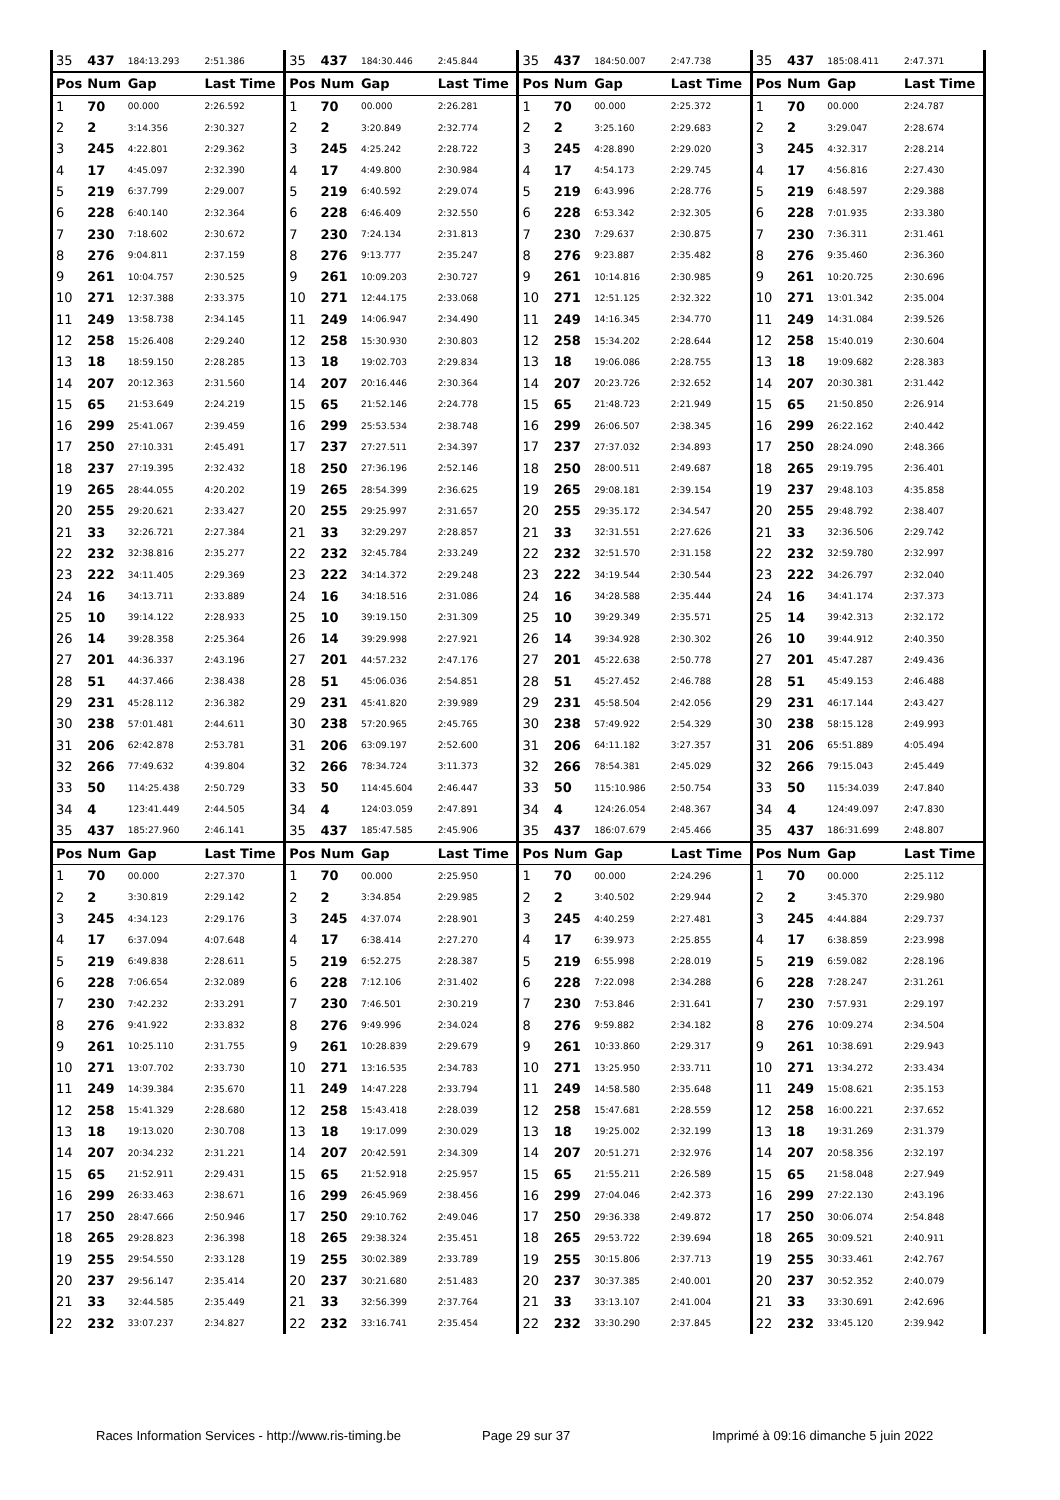| 35 | 437 | 184:13.293 | 2:51.386 | 35 | 437 | 184:30.446 | 2:45.844 | 35 | 437 | 184:50.007 | 2:47.738 | 35 | 437 | 185:08.411 | 2:47.371 |
| Pos | Num | Gap | Last Time | Pos | Num | Gap | Last Time | Pos | Num | Gap | Last Time | Pos | Num | Gap | Last Time |
| 1 | 70 | 00.000 | 2:26.592 | 1 | 70 | 00.000 | 2:26.281 | 1 | 70 | 00.000 | 2:25.372 | 1 | 70 | 00.000 | 2:24.787 |
| 2 | 2 | 3:14.356 | 2:30.327 | 2 | 2 | 3:20.849 | 2:32.774 | 2 | 2 | 3:25.160 | 2:29.683 | 2 | 2 | 3:29.047 | 2:28.674 |
| 3 | 245 | 4:22.801 | 2:29.362 | 3 | 245 | 4:25.242 | 2:28.722 | 3 | 245 | 4:28.890 | 2:29.020 | 3 | 245 | 4:32.317 | 2:28.214 |
| 4 | 17 | 4:45.097 | 2:32.390 | 4 | 17 | 4:49.800 | 2:30.984 | 4 | 17 | 4:54.173 | 2:29.745 | 4 | 17 | 4:56.816 | 2:27.430 |
| 5 | 219 | 6:37.799 | 2:29.007 | 5 | 219 | 6:40.592 | 2:29.074 | 5 | 219 | 6:43.996 | 2:28.776 | 5 | 219 | 6:48.597 | 2:29.388 |
| 6 | 228 | 6:40.140 | 2:32.364 | 6 | 228 | 6:46.409 | 2:32.550 | 6 | 228 | 6:53.342 | 2:32.305 | 6 | 228 | 7:01.935 | 2:33.380 |
| 7 | 230 | 7:18.602 | 2:30.672 | 7 | 230 | 7:24.134 | 2:31.813 | 7 | 230 | 7:29.637 | 2:30.875 | 7 | 230 | 7:36.311 | 2:31.461 |
| 8 | 276 | 9:04.811 | 2:37.159 | 8 | 276 | 9:13.777 | 2:35.247 | 8 | 276 | 9:23.887 | 2:35.482 | 8 | 276 | 9:35.460 | 2:36.360 |
| 9 | 261 | 10:04.757 | 2:30.525 | 9 | 261 | 10:09.203 | 2:30.727 | 9 | 261 | 10:14.816 | 2:30.985 | 9 | 261 | 10:20.725 | 2:30.696 |
| 10 | 271 | 12:37.388 | 2:33.375 | 10 | 271 | 12:44.175 | 2:33.068 | 10 | 271 | 12:51.125 | 2:32.322 | 10 | 271 | 13:01.342 | 2:35.004 |
| 11 | 249 | 13:58.738 | 2:34.145 | 11 | 249 | 14:06.947 | 2:34.490 | 11 | 249 | 14:16.345 | 2:34.770 | 11 | 249 | 14:31.084 | 2:39.526 |
| 12 | 258 | 15:26.408 | 2:29.240 | 12 | 258 | 15:30.930 | 2:30.803 | 12 | 258 | 15:34.202 | 2:28.644 | 12 | 258 | 15:40.019 | 2:30.604 |
| 13 | 18 | 18:59.150 | 2:28.285 | 13 | 18 | 19:02.703 | 2:29.834 | 13 | 18 | 19:06.086 | 2:28.755 | 13 | 18 | 19:09.682 | 2:28.383 |
| 14 | 207 | 20:12.363 | 2:31.560 | 14 | 207 | 20:16.446 | 2:30.364 | 14 | 207 | 20:23.726 | 2:32.652 | 14 | 207 | 20:30.381 | 2:31.442 |
| 15 | 65 | 21:53.649 | 2:24.219 | 15 | 65 | 21:52.146 | 2:24.778 | 15 | 65 | 21:48.723 | 2:21.949 | 15 | 65 | 21:50.850 | 2:26.914 |
| 16 | 299 | 25:41.067 | 2:39.459 | 16 | 299 | 25:53.534 | 2:38.748 | 16 | 299 | 26:06.507 | 2:38.345 | 16 | 299 | 26:22.162 | 2:40.442 |
| 17 | 250 | 27:10.331 | 2:45.491 | 17 | 237 | 27:27.511 | 2:34.397 | 17 | 237 | 27:37.032 | 2:34.893 | 17 | 250 | 28:24.090 | 2:48.366 |
| 18 | 237 | 27:19.395 | 2:32.432 | 18 | 250 | 27:36.196 | 2:52.146 | 18 | 250 | 28:00.511 | 2:49.687 | 18 | 265 | 29:19.795 | 2:36.401 |
| 19 | 265 | 28:44.055 | 4:20.202 | 19 | 265 | 28:54.399 | 2:36.625 | 19 | 265 | 29:08.181 | 2:39.154 | 19 | 237 | 29:48.103 | 4:35.858 |
| 20 | 255 | 29:20.621 | 2:33.427 | 20 | 255 | 29:25.997 | 2:31.657 | 20 | 255 | 29:35.172 | 2:34.547 | 20 | 255 | 29:48.792 | 2:38.407 |
| 21 | 33 | 32:26.721 | 2:27.384 | 21 | 33 | 32:29.297 | 2:28.857 | 21 | 33 | 32:31.551 | 2:27.626 | 21 | 33 | 32:36.506 | 2:29.742 |
| 22 | 232 | 32:38.816 | 2:35.277 | 22 | 232 | 32:45.784 | 2:33.249 | 22 | 232 | 32:51.570 | 2:31.158 | 22 | 232 | 32:59.780 | 2:32.997 |
| 23 | 222 | 34:11.405 | 2:29.369 | 23 | 222 | 34:14.372 | 2:29.248 | 23 | 222 | 34:19.544 | 2:30.544 | 23 | 222 | 34:26.797 | 2:32.040 |
| 24 | 16 | 34:13.711 | 2:33.889 | 24 | 16 | 34:18.516 | 2:31.086 | 24 | 16 | 34:28.588 | 2:35.444 | 24 | 16 | 34:41.174 | 2:37.373 |
| 25 | 10 | 39:14.122 | 2:28.933 | 25 | 10 | 39:19.150 | 2:31.309 | 25 | 10 | 39:29.349 | 2:35.571 | 25 | 14 | 39:42.313 | 2:32.172 |
| 26 | 14 | 39:28.358 | 2:25.364 | 26 | 14 | 39:29.998 | 2:27.921 | 26 | 14 | 39:34.928 | 2:30.302 | 26 | 10 | 39:44.912 | 2:40.350 |
| 27 | 201 | 44:36.337 | 2:43.196 | 27 | 201 | 44:57.232 | 2:47.176 | 27 | 201 | 45:22.638 | 2:50.778 | 27 | 201 | 45:47.287 | 2:49.436 |
| 28 | 51 | 44:37.466 | 2:38.438 | 28 | 51 | 45:06.036 | 2:54.851 | 28 | 51 | 45:27.452 | 2:46.788 | 28 | 51 | 45:49.153 | 2:46.488 |
| 29 | 231 | 45:28.112 | 2:36.382 | 29 | 231 | 45:41.820 | 2:39.989 | 29 | 231 | 45:58.504 | 2:42.056 | 29 | 231 | 46:17.144 | 2:43.427 |
| 30 | 238 | 57:01.481 | 2:44.611 | 30 | 238 | 57:20.965 | 2:45.765 | 30 | 238 | 57:49.922 | 2:54.329 | 30 | 238 | 58:15.128 | 2:49.993 |
| 31 | 206 | 62:42.878 | 2:53.781 | 31 | 206 | 63:09.197 | 2:52.600 | 31 | 206 | 64:11.182 | 3:27.357 | 31 | 206 | 65:51.889 | 4:05.494 |
| 32 | 266 | 77:49.632 | 4:39.804 | 32 | 266 | 78:34.724 | 3:11.373 | 32 | 266 | 78:54.381 | 2:45.029 | 32 | 266 | 79:15.043 | 2:45.449 |
| 33 | 50 | 114:25.438 | 2:50.729 | 33 | 50 | 114:45.604 | 2:46.447 | 33 | 50 | 115:10.986 | 2:50.754 | 33 | 50 | 115:34.039 | 2:47.840 |
| 34 | 4 | 123:41.449 | 2:44.505 | 34 | 4 | 124:03.059 | 2:47.891 | 34 | 4 | 124:26.054 | 2:48.367 | 34 | 4 | 124:49.097 | 2:47.830 |
| 35 | 437 | 185:27.960 | 2:46.141 | 35 | 437 | 185:47.585 | 2:45.906 | 35 | 437 | 186:07.679 | 2:45.466 | 35 | 437 | 186:31.699 | 2:48.807 |
| Pos | Num | Gap | Last Time | Pos | Num | Gap | Last Time | Pos | Num | Gap | Last Time | Pos | Num | Gap | Last Time |
| 1 | 70 | 00.000 | 2:27.370 | 1 | 70 | 00.000 | 2:25.950 | 1 | 70 | 00.000 | 2:24.296 | 1 | 70 | 00.000 | 2:25.112 |
| 2 | 2 | 3:30.819 | 2:29.142 | 2 | 2 | 3:34.854 | 2:29.985 | 2 | 2 | 3:40.502 | 2:29.944 | 2 | 2 | 3:45.370 | 2:29.980 |
| 3 | 245 | 4:34.123 | 2:29.176 | 3 | 245 | 4:37.074 | 2:28.901 | 3 | 245 | 4:40.259 | 2:27.481 | 3 | 245 | 4:44.884 | 2:29.737 |
| 4 | 17 | 6:37.094 | 4:07.648 | 4 | 17 | 6:38.414 | 2:27.270 | 4 | 17 | 6:39.973 | 2:25.855 | 4 | 17 | 6:38.859 | 2:23.998 |
| 5 | 219 | 6:49.838 | 2:28.611 | 5 | 219 | 6:52.275 | 2:28.387 | 5 | 219 | 6:55.998 | 2:28.019 | 5 | 219 | 6:59.082 | 2:28.196 |
| 6 | 228 | 7:06.654 | 2:32.089 | 6 | 228 | 7:12.106 | 2:31.402 | 6 | 228 | 7:22.098 | 2:34.288 | 6 | 228 | 7:28.247 | 2:31.261 |
| 7 | 230 | 7:42.232 | 2:33.291 | 7 | 230 | 7:46.501 | 2:30.219 | 7 | 230 | 7:53.846 | 2:31.641 | 7 | 230 | 7:57.931 | 2:29.197 |
| 8 | 276 | 9:41.922 | 2:33.832 | 8 | 276 | 9:49.996 | 2:34.024 | 8 | 276 | 9:59.882 | 2:34.182 | 8 | 276 | 10:09.274 | 2:34.504 |
| 9 | 261 | 10:25.110 | 2:31.755 | 9 | 261 | 10:28.839 | 2:29.679 | 9 | 261 | 10:33.860 | 2:29.317 | 9 | 261 | 10:38.691 | 2:29.943 |
| 10 | 271 | 13:07.702 | 2:33.730 | 10 | 271 | 13:16.535 | 2:34.783 | 10 | 271 | 13:25.950 | 2:33.711 | 10 | 271 | 13:34.272 | 2:33.434 |
| 11 | 249 | 14:39.384 | 2:35.670 | 11 | 249 | 14:47.228 | 2:33.794 | 11 | 249 | 14:58.580 | 2:35.648 | 11 | 249 | 15:08.621 | 2:35.153 |
| 12 | 258 | 15:41.329 | 2:28.680 | 12 | 258 | 15:43.418 | 2:28.039 | 12 | 258 | 15:47.681 | 2:28.559 | 12 | 258 | 16:00.221 | 2:37.652 |
| 13 | 18 | 19:13.020 | 2:30.708 | 13 | 18 | 19:17.099 | 2:30.029 | 13 | 18 | 19:25.002 | 2:32.199 | 13 | 18 | 19:31.269 | 2:31.379 |
| 14 | 207 | 20:34.232 | 2:31.221 | 14 | 207 | 20:42.591 | 2:34.309 | 14 | 207 | 20:51.271 | 2:32.976 | 14 | 207 | 20:58.356 | 2:32.197 |
| 15 | 65 | 21:52.911 | 2:29.431 | 15 | 65 | 21:52.918 | 2:25.957 | 15 | 65 | 21:55.211 | 2:26.589 | 15 | 65 | 21:58.048 | 2:27.949 |
| 16 | 299 | 26:33.463 | 2:38.671 | 16 | 299 | 26:45.969 | 2:38.456 | 16 | 299 | 27:04.046 | 2:42.373 | 16 | 299 | 27:22.130 | 2:43.196 |
| 17 | 250 | 28:47.666 | 2:50.946 | 17 | 250 | 29:10.762 | 2:49.046 | 17 | 250 | 29:36.338 | 2:49.872 | 17 | 250 | 30:06.074 | 2:54.848 |
| 18 | 265 | 29:28.823 | 2:36.398 | 18 | 265 | 29:38.324 | 2:35.451 | 18 | 265 | 29:53.722 | 2:39.694 | 18 | 265 | 30:09.521 | 2:40.911 |
| 19 | 255 | 29:54.550 | 2:33.128 | 19 | 255 | 30:02.389 | 2:33.789 | 19 | 255 | 30:15.806 | 2:37.713 | 19 | 255 | 30:33.461 | 2:42.767 |
| 20 | 237 | 29:56.147 | 2:35.414 | 20 | 237 | 30:21.680 | 2:51.483 | 20 | 237 | 30:37.385 | 2:40.001 | 20 | 237 | 30:52.352 | 2:40.079 |
| 21 | 33 | 32:44.585 | 2:35.449 | 21 | 33 | 32:56.399 | 2:37.764 | 21 | 33 | 33:13.107 | 2:41.004 | 21 | 33 | 33:30.691 | 2:42.696 |
| 22 | 232 | 33:07.237 | 2:34.827 | 22 | 232 | 33:16.741 | 2:35.454 | 22 | 232 | 33:30.290 | 2:37.845 | 22 | 232 | 33:45.120 | 2:39.942 |
Races Information Services - http://www.ris-timing.be Page 29 sur 37 Imprimé à 09:16 dimanche 5 juin 2022